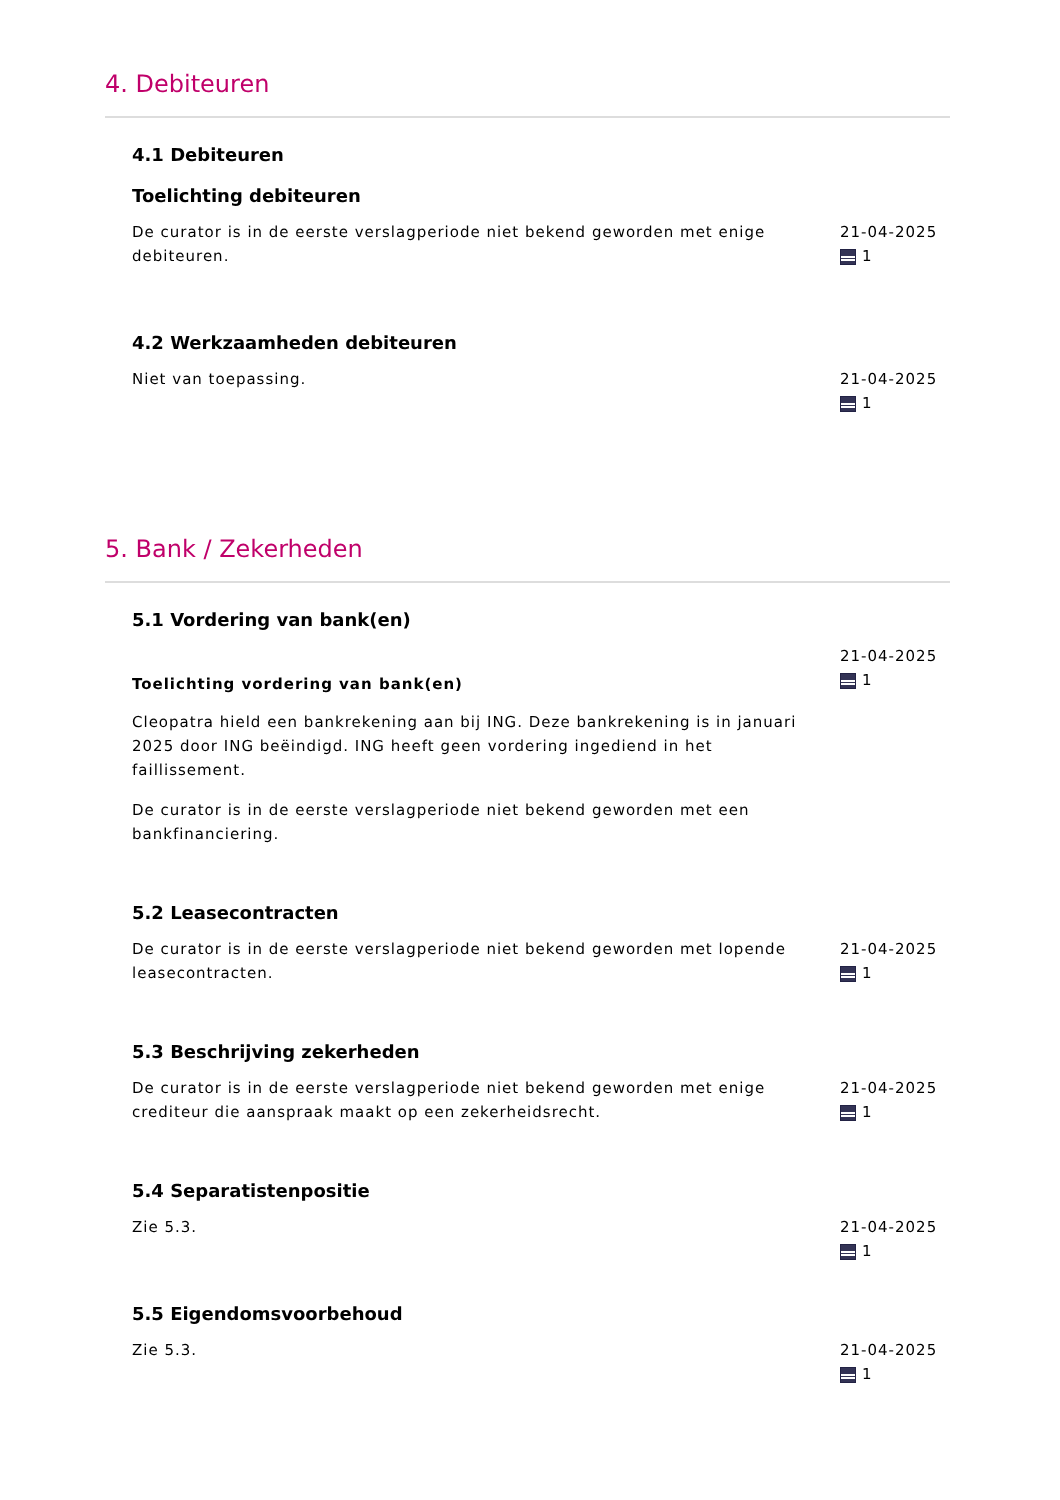4. Debiteuren
4.1 Debiteuren
Toelichting debiteuren
De curator is in de eerste verslagperiode niet bekend geworden met enige debiteuren.
21-04-2025
1
4.2 Werkzaamheden debiteuren
Niet van toepassing. 21-04-2025
1
5. Bank / Zekerheden
5.1 Vordering van bank(en)
Toelichting vordering van bank(en)
Cleopatra hield een bankrekening aan bij ING. Deze bankrekening is in januari 2025 door ING beëindigd. ING heeft geen vordering ingediend in het faillissement.
De curator is in de eerste verslagperiode niet bekend geworden met een bankfinanciering.
21-04-2025
1
5.2 Leasecontracten
De curator is in de eerste verslagperiode niet bekend geworden met lopende leasecontracten.
21-04-2025
1
5.3 Beschrijving zekerheden
De curator is in de eerste verslagperiode niet bekend geworden met enige crediteur die aanspraak maakt op een zekerheidsrecht.
21-04-2025
1
5.4 Separatistenpositie
Zie 5.3. 21-04-2025
1
5.5 Eigendomsvoorbehoud
Zie 5.3. 21-04-2025
1